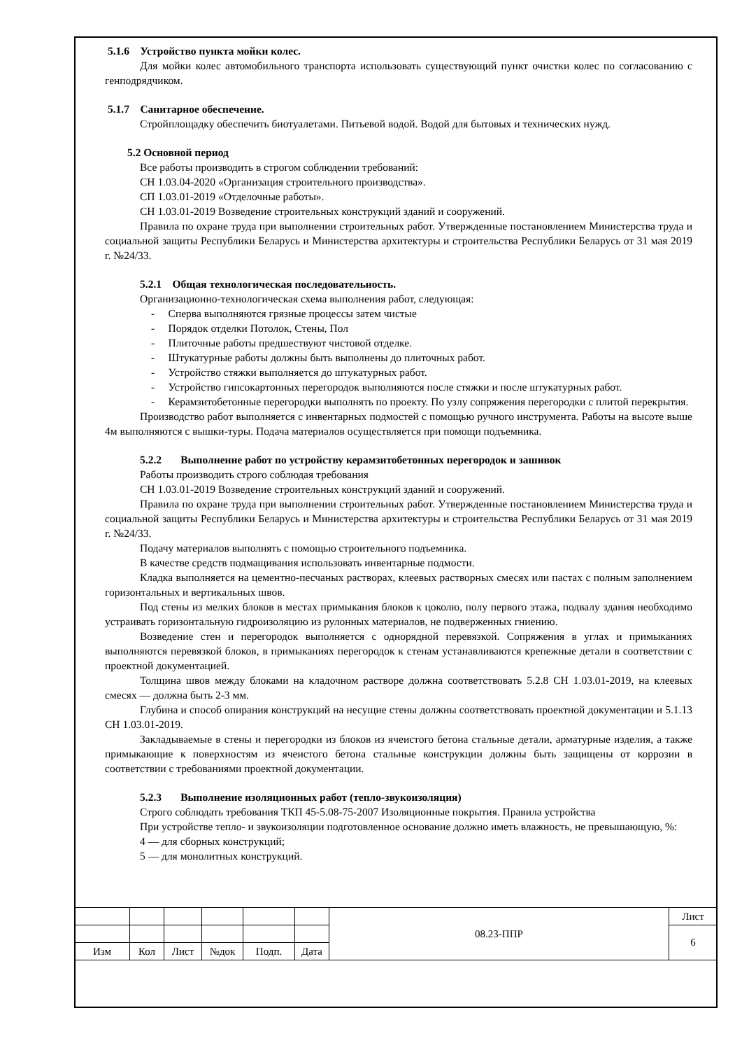5.1.6 Устройство пункта мойки колес.
Для мойки колес автомобильного транспорта использовать существующий пункт очистки колес по согласованию с генподрядчиком.
5.1.7 Санитарное обеспечение.
Стройплощадку обеспечить биотуалетами. Питьевой водой. Водой для бытовых и технических нужд.
5.2 Основной период
Все работы производить в строгом соблюдении требований:
СН 1.03.04-2020 «Организация строительного производства».
СП 1.03.01-2019 «Отделочные работы».
СН 1.03.01-2019 Возведение строительных конструкций зданий и сооружений.
Правила по охране труда при выполнении строительных работ. Утвержденные постановлением Министерства труда и социальной защиты Республики Беларусь и Министерства архитектуры и строительства Республики Беларусь от 31 мая 2019 г. №24/33.
5.2.1 Общая технологическая последовательность.
Организационно-технологическая схема выполнения работ, следующая:
- Сперва выполняются грязные процессы затем чистые
- Порядок отделки Потолок, Стены, Пол
- Плиточные работы предшествуют чистовой отделке.
- Штукатурные работы должны быть выполнены до плиточных работ.
- Устройство стяжки выполняется до штукатурных работ.
- Устройство гипсокартонных перегородок выполняются после стяжки и после штукатурных работ.
- Керамзитобетонные перегородки выполнять по проекту. По узлу сопряжения перегородки с плитой перекрытия.
Производство работ выполняется с инвентарных подмостей с помощью ручного инструмента. Работы на высоте выше 4м выполняются с вышки-туры. Подача материалов осуществляется при помощи подъемника.
5.2.2 Выполнение работ по устройству керамзитобетонных перегородок и зашивок
Работы производить строго соблюдая требования
СН 1.03.01-2019 Возведение строительных конструкций зданий и сооружений.
Правила по охране труда при выполнении строительных работ. Утвержденные постановлением Министерства труда и социальной защиты Республики Беларусь и Министерства архитектуры и строительства Республики Беларусь от 31 мая 2019 г. №24/33.
Подачу материалов выполнять с помощью строительного подъемника.
В качестве средств подмащивания использовать инвентарные подмости.
Кладка выполняется на цементно-песчаных растворах, клеевых растворных смесях или пастах с полным заполнением горизонтальных и вертикальных швов.
Под стены из мелких блоков в местах примыкания блоков к цоколю, полу первого этажа, подвалу здания необходимо устраивать горизонтальную гидроизоляцию из рулонных материалов, не подверженных гниению.
Возведение стен и перегородок выполняется с однорядной перевязкой. Сопряжения в углах и примыканиях выполняются перевязкой блоков, в примыканиях перегородок к стенам устанавливаются крепежные детали в соответствии с проектной документацией.
Толщина швов между блоками на кладочном растворе должна соответствовать 5.2.8 СН 1.03.01-2019, на клеевых смесях — должна быть 2-3 мм.
Глубина и способ опирания конструкций на несущие стены должны соответствовать проектной документации и 5.1.13 СН 1.03.01-2019.
Закладываемые в стены и перегородки из блоков из ячеистого бетона стальные детали, арматурные изделия, а также примыкающие к поверхностям из ячеистого бетона стальные конструкции должны быть защищены от коррозии в соответствии с требованиями проектной документации.
5.2.3 Выполнение изоляционных работ (тепло-звукоизоляция)
Строго соблюдать требования ТКП 45-5.08-75-2007 Изоляционные покрытия. Правила устройства
При устройстве тепло- и звукоизоляции подготовленное основание должно иметь влажность, не превышающую, %:
4 — для сборных конструкций;
5 — для монолитных конструкций.
| | | | | | | 08.23-ППР | Лист |
| | | | | | | | 6 |
| Изм | Кол | Лист | №док | Подп. | Дата | | |